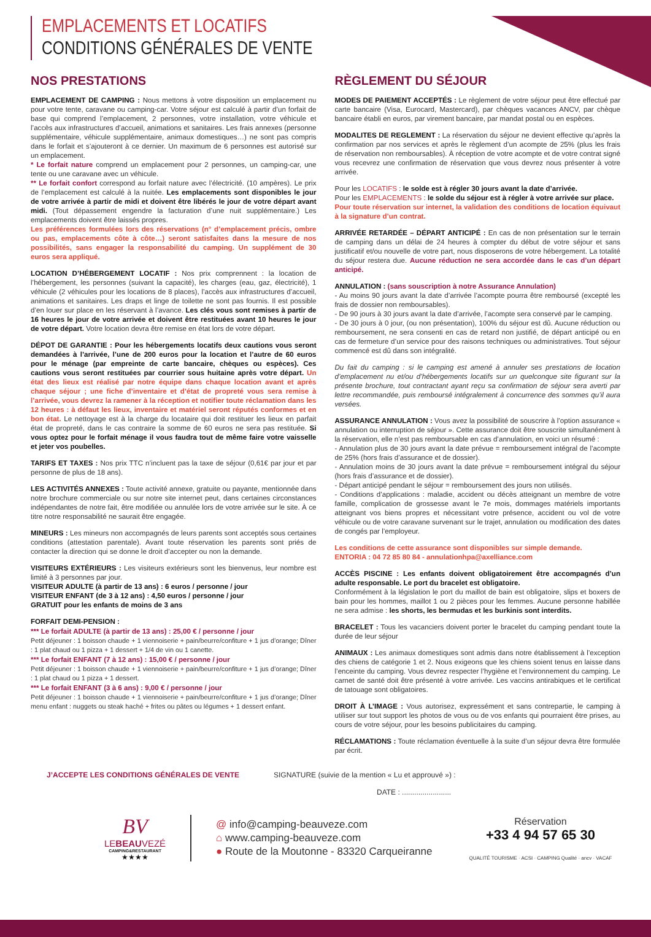EMPLACEMENTS ET LOCATIFS
CONDITIONS GÉNÉRALES DE VENTE
NOS PRESTATIONS
EMPLACEMENT DE CAMPING : Nous mettons à votre disposition un emplacement nu pour votre tente, caravane ou camping-car. Votre séjour est calculé à partir d’un forfait de base qui comprend l’emplacement, 2 personnes, votre installation, votre véhicule et l’accès aux infrastructures d’accueil, animations et sanitaires. Les frais annexes (personne supplémentaire, véhicule supplémentaire, animaux domestiques…) ne sont pas compris dans le forfait et s’ajouteront à ce dernier. Un maximum de 6 personnes est autorisé sur un emplacement.
* Le forfait nature comprend un emplacement pour 2 personnes, un camping-car, une tente ou une caravane avec un véhicule.
** Le forfait confort correspond au forfait nature avec l’électricité. (10 ampères). Le prix de l’emplacement est calculé à la nuitée. Les emplacements sont disponibles le jour de votre arrivée à partir de midi et doivent être libérés le jour de votre départ avant midi. (Tout dépassement engendre la facturation d’une nuit supplémentaire.) Les emplacements doivent être laissés propres.
Les préférences formulées lors des réservations (n° d’emplacement précis, ombre ou pas, emplacements côte à côte…) seront satisfaites dans la mesure de nos possibilités, sans engager la responsabilité du camping. Un supplément de 30 euros sera appliqué.
LOCATION D’HÉBERGEMENT LOCATIF : Nos prix comprennent : la location de l’hébergement, les personnes (suivant la capacité), les charges (eau, gaz, électricité), 1 véhicule (2 véhicules pour les locations de 8 places), l’accès aux infrastructures d’accueil, animations et sanitaires. Les draps et linge de toilette ne sont pas fournis. Il est possible d’en louer sur place en les réservant à l’avance. Les clés vous sont remises à partir de 16 heures le jour de votre arrivée et doivent être restituées avant 10 heures le jour de votre départ. Votre location devra être remise en état lors de votre départ.
DÉPOT DE GARANTIE : Pour les hébergements locatifs deux cautions vous seront demandées à l’arrivée, l’une de 200 euros pour la location et l’autre de 60 euros pour le ménage (par empreinte de carte bancaire, chèques ou espèces). Ces cautions vous seront restituées par courrier sous huitaine après votre départ. Un état des lieux est réalisé par notre équipe dans chaque location avant et après chaque séjour ; une fiche d’inventaire et d’état de propreté vous sera remise à l’arrivée, vous devrez la ramener à la réception et notifier toute réclamation dans les 12 heures : à défaut les lieux, inventaire et matériel seront réputés conformes et en bon état. Le nettoyage est à la charge du locataire qui doit restituer les lieux en parfait état de propreté, dans le cas contraire la somme de 60 euros ne sera pas restituée. Si vous optez pour le forfait ménage il vous faudra tout de même faire votre vaisselle et jeter vos poubelles.
TARIFS ET TAXES : Nos prix TTC n’incluent pas la taxe de séjour (0,61€ par jour et par personne de plus de 18 ans).
LES ACTIVITÉS ANNEXES : Toute activité annexe, gratuite ou payante, mentionnée dans notre brochure commerciale ou sur notre site internet peut, dans certaines circonstances indépendantes de notre fait, être modifiée ou annulée lors de votre arrivée sur le site. À ce titre notre responsabilité ne saurait être engagée.
MINEURS : Les mineurs non accompagnés de leurs parents sont acceptés sous certaines conditions (attestation parentale). Avant toute réservation les parents sont priés de contacter la direction qui se donne le droit d’accepter ou non la demande.
VISITEURS EXTÉRIEURS : Les visiteurs extérieurs sont les bienvenus, leur nombre est limité à 3 personnes par jour.
VISITEUR ADULTE (à partir de 13 ans) : 6 euros / personne / jour
VISITEUR ENFANT (de 3 à 12 ans) : 4,50 euros / personne / jour
GRATUIT pour les enfants de moins de 3 ans
FORFAIT DEMI-PENSION :
*** Le forfait ADULTE (à partir de 13 ans) : 25,00 € / personne / jour
Petit déjeuner : 1 boisson chaude + 1 viennoiserie + pain/beurre/confiture + 1 jus d’orange; Dîner : 1 plat chaud ou 1 pizza + 1 dessert + 1/4 de vin ou 1 canette.
*** Le forfait ENFANT (7 à 12 ans) : 15,00 € / personne / jour
Petit déjeuner : 1 boisson chaude + 1 viennoiserie + pain/beurre/confiture + 1 jus d’orange; Dîner : 1 plat chaud ou 1 pizza + 1 dessert.
*** Le forfait ENFANT (3 à 6 ans) : 9,00 € / personne / jour
Petit déjeuner : 1 boisson chaude + 1 viennoiserie + pain/beurre/confiture + 1 jus d’orange; Dîner menu enfant : nuggets ou steak haché + frites ou pâtes ou légumes + 1 dessert enfant.
RÈGLEMENT DU SÉJOUR
MODES DE PAIEMENT ACCEPTÉS : Le règlement de votre séjour peut être effectué par carte bancaire (Visa, Eurocard, Mastercard), par chèques vacances ANCV, par chèque bancaire établi en euros, par virement bancaire, par mandat postal ou en espèces.
MODALITES DE REGLEMENT : La réservation du séjour ne devient effective qu’après la confirmation par nos services et après le règlement d’un acompte de 25% (plus les frais de réservation non remboursables). À réception de votre acompte et de votre contrat signé vous recevrez une confirmation de réservation que vous devrez nous présenter à votre arrivée.
Pour les LOCATIFS : le solde est à régler 30 jours avant la date d’arrivée.
Pour les EMPLACEMENTS : le solde du séjour est à régler à votre arrivée sur place.
Pour toute réservation sur internet, la validation des conditions de location équivaut à la signature d’un contrat.
ARRIVÉE RETARDÉE – DÉPART ANTICIPÉ : En cas de non présentation sur le terrain de camping dans un délai de 24 heures à compter du début de votre séjour et sans justificatif et/ou nouvelle de votre part, nous disposerons de votre hébergement. La totalité du séjour restera due. Aucune réduction ne sera accordée dans le cas d’un départ anticipé.
ANNULATION : (sans souscription à notre Assurance Annulation)
- Au moins 90 jours avant la date d’arrivée l’acompte pourra être remboursé (excepté les frais de dossier non remboursables).
- De 90 jours à 30 jours avant la date d’arrivée, l’acompte sera conservé par le camping.
- De 30 jours à 0 jour, (ou non présentation), 100% du séjour est dû. Aucune réduction ou remboursement, ne sera consenti en cas de retard non justifié, de départ anticipé ou en cas de fermeture d’un service pour des raisons techniques ou administratives. Tout séjour commencé est dû dans son intégralité.
Du fait du camping : si le camping est amené à annuler ses prestations de location d’emplacement nu et/ou d’hébergements locatifs sur un quelconque site figurant sur la présente brochure, tout contractant ayant reçu sa confirmation de séjour sera averti par lettre recommandée, puis remboursé intégralement à concurrence des sommes qu’il aura versées.
ASSURANCE ANNULATION : Vous avez la possibilité de souscrire à l’option assurance « annulation ou interruption de séjour ». Cette assurance doit être souscrite simultanément à la réservation, elle n’est pas remboursable en cas d’annulation, en voici un résumé :
- Annulation plus de 30 jours avant la date prévue = remboursement intégral de l’acompte de 25% (hors frais d’assurance et de dossier).
- Annulation moins de 30 jours avant la date prévue = remboursement intégral du séjour (hors frais d’assurance et de dossier).
- Départ anticipé pendant le séjour = remboursement des jours non utilisés.
- Conditions d’applications : maladie, accident ou décès atteignant un membre de votre famille, complication de grossesse avant le 7e mois, dommages matériels importants atteignant vos biens propres et nécessitant votre présence, accident ou vol de votre véhicule ou de votre caravane survenant sur le trajet, annulation ou modification des dates de congés par l’employeur.
Les conditions de cette assurance sont disponibles sur simple demande.
ENTORIA : 04 72 85 80 84 - annulationhpa@axelliance.com
ACCÈS PISCINE : Les enfants doivent obligatoirement être accompagnés d’un adulte responsable. Le port du bracelet est obligatoire.
Conformément à la législation le port du maillot de bain est obligatoire, slips et boxers de bain pour les hommes, maillot 1 ou 2 pièces pour les femmes. Aucune personne habillée ne sera admise : les shorts, les bermudas et les burkinis sont interdits.
BRACELET : Tous les vacanciers doivent porter le bracelet du camping pendant toute la durée de leur séjour
ANIMAUX : Les animaux domestiques sont admis dans notre établissement à l’exception des chiens de catégorie 1 et 2. Nous exigeons que les chiens soient tenus en laisse dans l’enceinte du camping. Vous devrez respecter l’hygiène et l’environnement du camping. Le carnet de santé doit être présenté à votre arrivée. Les vaccins antirabiques et le certificat de tatouage sont obligatoires.
DROIT À L’IMAGE : Vous autorisez, expressément et sans contrepartie, le camping à utiliser sur tout support les photos de vous ou de vos enfants qui pourraient être prises, au cours de votre séjour, pour les besoins publicitaires du camping.
RÉCLAMATIONS : Toute réclamation éventuelle à la suite d’un séjour devra être formulée par écrit.
J’ACCEPTE LES CONDITIONS GÉNÉRALES DE VENTE SIGNATURE (suivie de la mention « Lu et approuvé ») :
DATE : ........................
BV
LEBEAUVEZÉ
CAMPING&RESTAURANT
★★★★
@ info@camping-beauveze.com
⌂ www.camping-beauveze.com
● Route de la Moutonne - 83320 Carqueiranne
Réservation
+33 4 94 57 65 30
QUALITÉ TOURISME · ACSI · CAMPING Qualité · ancv · VACAF